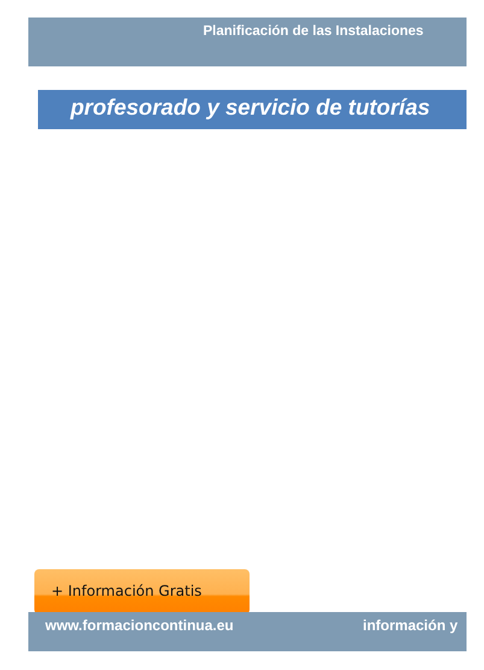Planificación de las Instalaciones
profesorado y servicio de tutorías
+ Información Gratis
www.formacioncontinua.eu información y